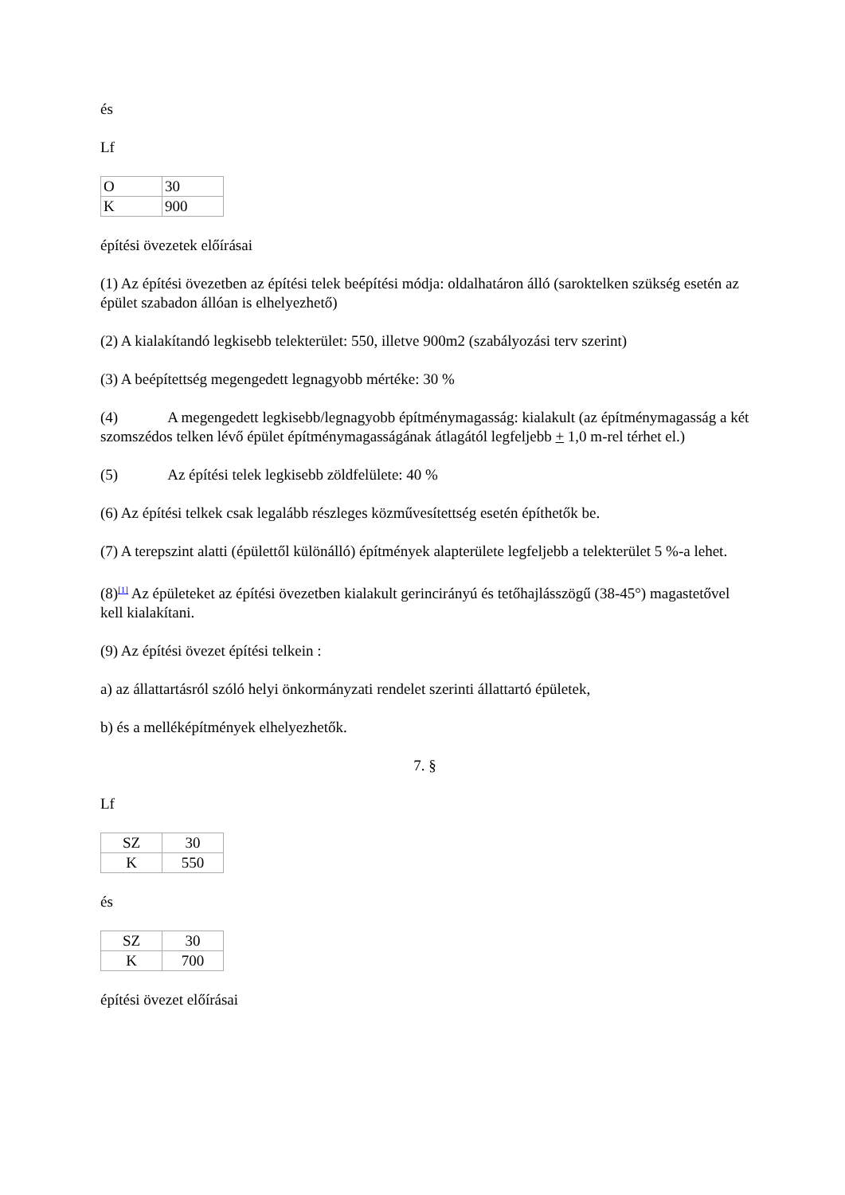és
Lf
| O | 30 |
| K | 900 |
építési övezetek előírásai
(1) Az építési övezetben az építési telek beépítési módja: oldalhatáron álló (saroktelken szükség esetén az épület szabadon állóan is elhelyezhető)
(2) A kialakítandó legkisebb telekterület: 550, illetve 900m2 (szabályozási terv szerint)
(3) A beépítettség megengedett legnagyobb mértéke: 30 %
(4) A megengedett legkisebb/legnagyobb építménymagasság: kialakult (az építménymagasság a két szomszédos telken lévő épület építménymagasságának átlagától legfeljebb + 1,0 m-rel térhet el.)
(5) Az építési telek legkisebb zöldfelülete: 40 %
(6) Az építési telkek csak legalább részleges közművesítettség esetén építhetők be.
(7) A terepszint alatti (épülettől különálló) építmények alapterülete legfeljebb a telekterület 5 %-a lehet.
(8)<sup>[1]</sup> Az épületeket az építési övezetben kialakult gerincirányú és tetőhajlásszögű (38-45°) magastetővel kell kialakítani.
(9) Az építési övezet építési telkein :
a) az állattartásról szóló helyi önkormányzati rendelet szerinti állattartó épületek,
b) és a melléképítmények elhelyezhetők.
7. §
Lf
| SZ | 30 |
| K | 550 |
és
| SZ | 30 |
| K | 700 |
építési övezet előírásai